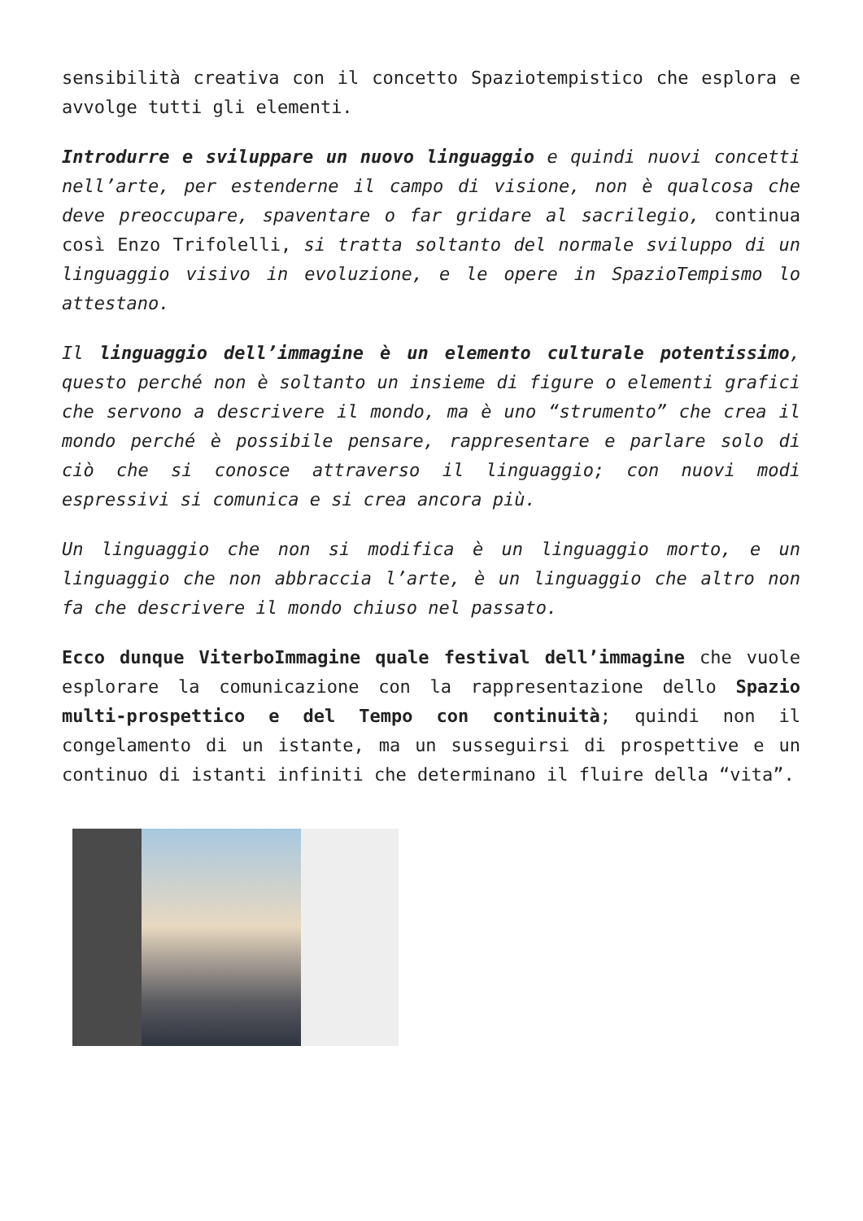sensibilità creativa con il concetto Spaziotempistico che esplora e avvolge tutti gli elementi.
Introdurre e sviluppare un nuovo linguaggio e quindi nuovi concetti nell’arte, per estenderne il campo di visione, non è qualcosa che deve preoccupare, spaventare o far gridare al sacrilegio, continua così Enzo Trifolelli, si tratta soltanto del normale sviluppo di un linguaggio visivo in evoluzione, e le opere in SpazioTempismo lo attestano.
Il linguaggio dell’immagine è un elemento culturale potentissimo, questo perché non è soltanto un insieme di figure o elementi grafici che servono a descrivere il mondo, ma è uno “strumento” che crea il mondo perché è possibile pensare, rappresentare e parlare solo di ciò che si conosce attraverso il linguaggio; con nuovi modi espressivi si comunica e si crea ancora più.
Un linguaggio che non si modifica è un linguaggio morto, e un linguaggio che non abbraccia l’arte, è un linguaggio che altro non fa che descrivere il mondo chiuso nel passato.
Ecco dunque ViterboImmagine quale festival dell’immagine che vuole esplorare la comunicazione con la rappresentazione dello Spazio multi-prospettico e del Tempo con continuità; quindi non il congelamento di un istante, ma un susseguirsi di prospettive e un continuo di istanti infiniti che determinano il fluire della “vita”.